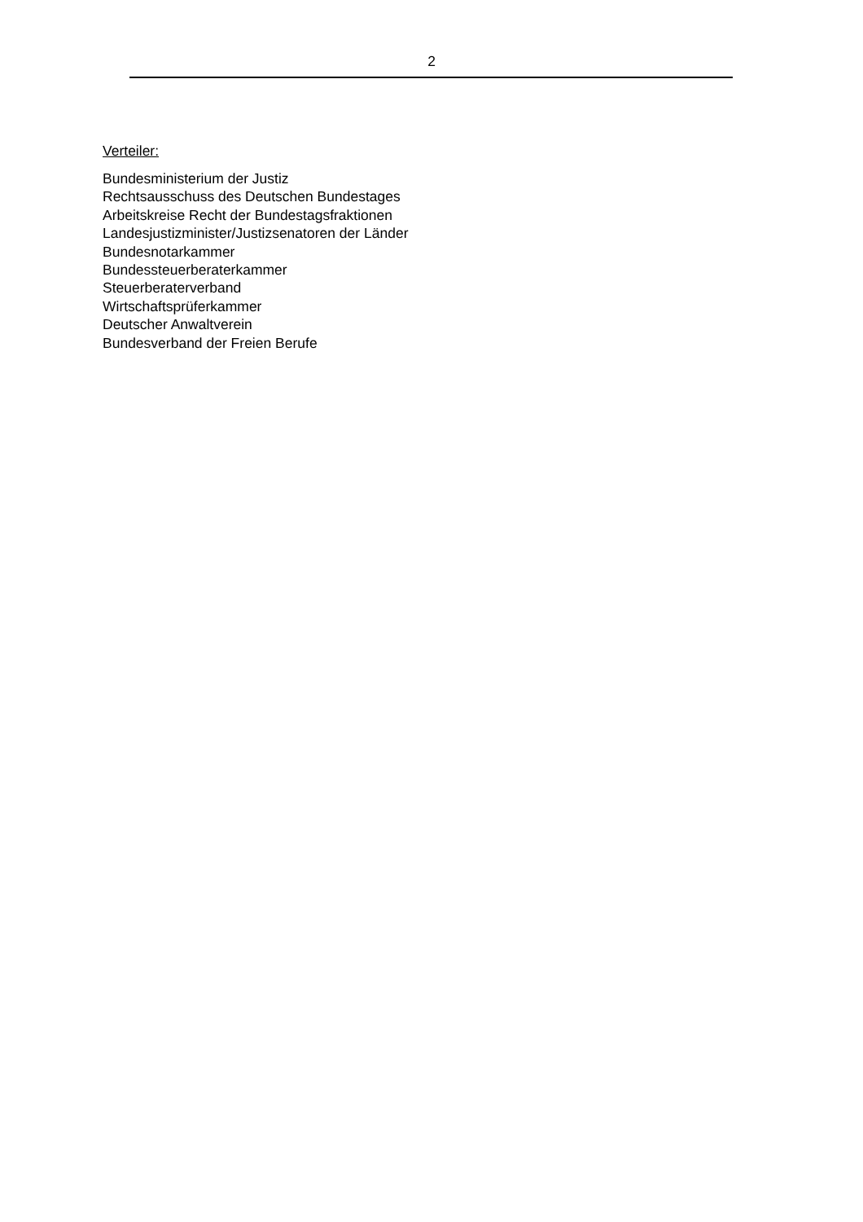2
Verteiler:
Bundesministerium der Justiz
Rechtsausschuss des Deutschen Bundestages
Arbeitskreise Recht der Bundestagsfraktionen
Landesjustizminister/Justizsenatoren der Länder
Bundesnotarkammer
Bundessteuerberaterkammer
Steuerberaterverband
Wirtschaftsprüferkammer
Deutscher Anwaltverein
Bundesverband der Freien Berufe